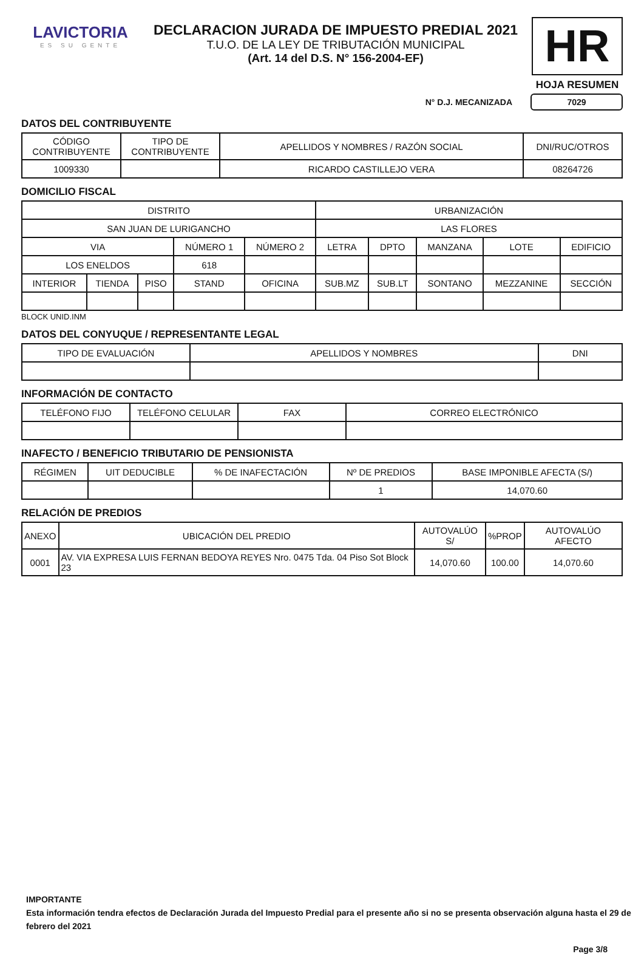LAVICTORIA
ES SU GENTE
DECLARACION JURADA DE IMPUESTO PREDIAL 2021
T.U.O. DE LA LEY DE TRIBUTACIÓN MUNICIPAL
(Art. 14 del D.S. N° 156-2004-EF)
HR
HOJA RESUMEN
N° D.J. MECANIZADA 7029
DATOS DEL CONTRIBUYENTE
| CÓDIGO CONTRIBUYENTE | TIPO DE CONTRIBUYENTE | APELLIDOS Y NOMBRES / RAZÓN SOCIAL | DNI/RUC/OTROS |
| --- | --- | --- | --- |
| 1009330 | | RICARDO CASTILLEJO VERA | 08264726 |
DOMICILIO FISCAL
| DISTRITO | | | | | URBANIZACIÓN | | | | |
| --- | --- | --- | --- | --- | --- | --- | --- | --- | --- |
| SAN JUAN DE LURIGANCHO | | | | | LAS FLORES | | | | |
| VIA | | | NÚMERO 1 | NÚMERO 2 | LETRA | DPTO | MANZANA | LOTE | EDIFICIO |
| LOS ENELDOS | | | 618 | | | | | | |
| INTERIOR | TIENDA | PISO | STAND | OFICINA | SUB.MZ | SUB.LT | SONTANO | MEZZANINE | SECCIÓN |
BLOCK UNID.INM
DATOS DEL CONYUQUE / REPRESENTANTE LEGAL
| TIPO DE EVALUACIÓN | APELLIDOS Y NOMBRES | DNI |
| --- | --- | --- |
INFORMACIÓN DE CONTACTO
| TELÉFONO FIJO | TELÉFONO CELULAR | FAX | CORREO ELECTRÓNICO |
| --- | --- | --- | --- |
INAFECTO / BENEFICIO TRIBUTARIO DE PENSIONISTA
| RÉGIMEN | UIT DEDUCIBLE | % DE INAFECTACIÓN | Nº DE PREDIOS | BASE IMPONIBLE AFECTA (S/) |
| --- | --- | --- | --- | --- |
| | | | 1 | 14,070.60 |
RELACIÓN DE PREDIOS
| ANEXO | UBICACIÓN DEL PREDIO | AUTOVALÚO S/ | %PROP | AUTOVALÚO AFECTO |
| --- | --- | --- | --- | --- |
| 0001 | AV. VIA EXPRESA LUIS FERNAN BEDOYA REYES Nro. 0475 Tda. 04 Piso Sot Block 23 | 14,070.60 | 100.00 | 14,070.60 |
IMPORTANTE
Esta información tendra efectos de Declaración Jurada del Impuesto Predial para el presente año si no se presenta observación alguna hasta el 29 de febrero del 2021
Page 3/8